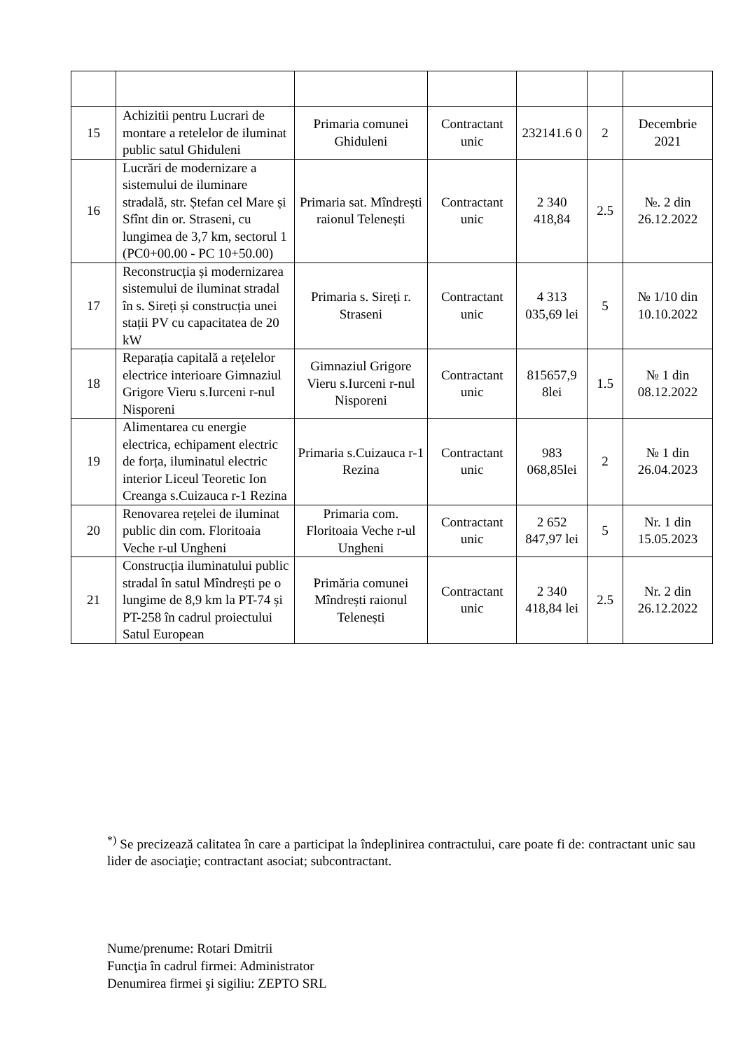| 15 | Achizitii pentru Lucrari de montare a retelelor de iluminat public satul Ghiduleni | Primaria comunei Ghiduleni | Contractant unic | 232141.6 0 | 2 | Decembrie 2021 |
| 16 | Lucrări de modernizare a sistemului de iluminare stradală, str. Ștefan cel Mare și Sfînt din or. Straseni, cu lungimea de 3,7 km, sectorul 1 (PC0+00.00 - PC 10+50.00) | Primaria sat. Mîndrești raionul Telenești | Contractant unic | 2 340 418,84 | 2.5 | №. 2 din 26.12.2022 |
| 17 | Reconstrucția și modernizarea sistemului de iluminat stradal în s. Sireți și construcția unei stații PV cu capacitatea de 20 kW | Primaria s. Sireți r. Straseni | Contractant unic | 4 313 035,69 lei | 5 | № 1/10 din 10.10.2022 |
| 18 | Reparația capitală a rețelelor electrice interioare Gimnaziul Grigore Vieru s.Iurceni r-nul Nisporeni | Gimnaziul Grigore Vieru s.Iurceni r-nul Nisporeni | Contractant unic | 815657,9 8lei | 1.5 | № 1 din 08.12.2022 |
| 19 | Alimentarea cu energie electrica, echipament electric de forța, iluminatul electric interior Liceul Teoretic Ion Creanga s.Cuizauca r-1 Rezina | Primaria s.Cuizauca r-1 Rezina | Contractant unic | 983 068,85lei | 2 | № 1 din 26.04.2023 |
| 20 | Renovarea rețelei de iluminat public din com. Floritoaia Veche r-ul Ungheni | Primaria com. Floritoaia Veche r-ul Ungheni | Contractant unic | 2 652 847,97 lei | 5 | Nr. 1 din 15.05.2023 |
| 21 | Construcția iluminatului public stradal în satul Mîndrești pe o lungime de 8,9 km la PT-74 și PT-258 în cadrul proiectului Satul European | Primăria comunei Mîndrești raionul Telenești | Contractant unic | 2 340 418,84 lei | 2.5 | Nr. 2 din 26.12.2022 |
<sup>*)</sup> Se precizează calitatea în care a participat la îndeplinirea contractului, care poate fi de: contractant unic sau lider de asociaţie; contractant asociat; subcontractant.
Nume/prenume: Rotari Dmitrii
Funcţia în cadrul firmei: Administrator
Denumirea firmei şi sigiliu: ZEPTO SRL